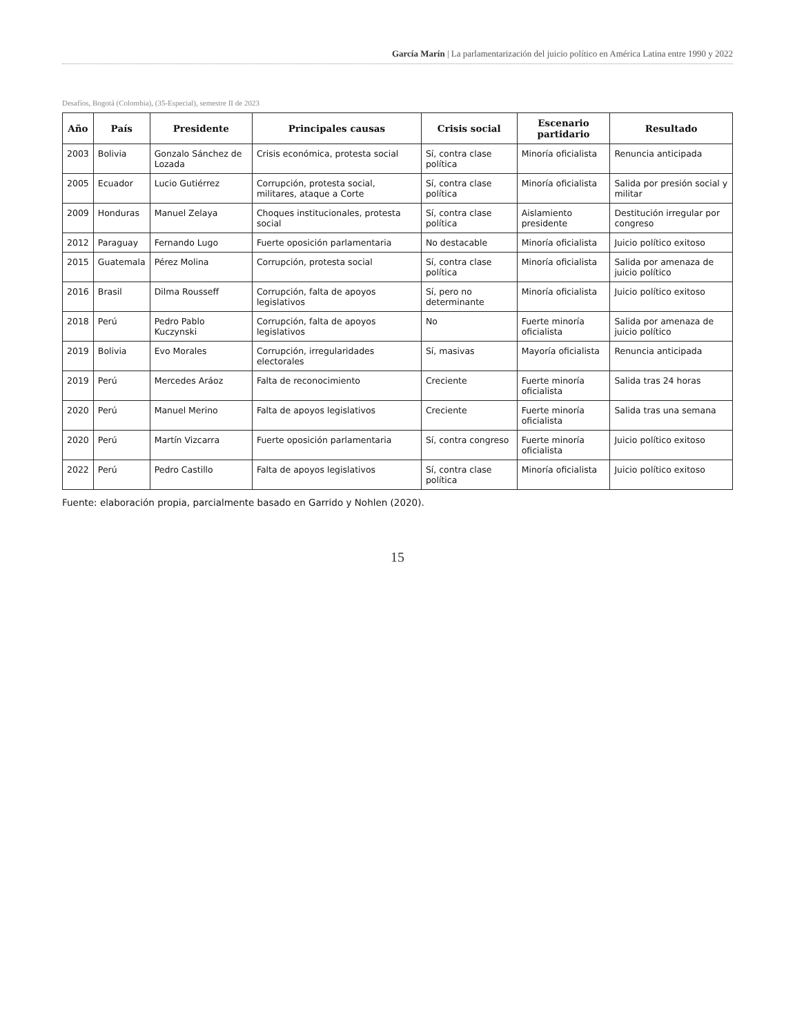García Marín | La parlamentarización del juicio político en América Latina entre 1990 y 2022
Desafíos, Bogotá (Colombia), (35-Especial), semestre II de 2023
| Año | País | Presidente | Principales causas | Crisis social | Escenario partidario | Resultado |
| --- | --- | --- | --- | --- | --- | --- |
| 2003 | Bolivia | Gonzalo Sánchez de Lozada | Crisis económica, protesta social | Sí, contra clase política | Minoría oficialista | Renuncia anticipada |
| 2005 | Ecuador | Lucio Gutiérrez | Corrupción, protesta social, militares, ataque a Corte | Sí, contra clase política | Minoría oficialista | Salida por presión social y militar |
| 2009 | Honduras | Manuel Zelaya | Choques institucionales, protesta social | Sí, contra clase política | Aislamiento presidente | Destitución irregular por congreso |
| 2012 | Paraguay | Fernando Lugo | Fuerte oposición parlamentaria | No destacable | Minoría oficialista | Juicio político exitoso |
| 2015 | Guatemala | Pérez Molina | Corrupción, protesta social | Sí, contra clase política | Minoría oficialista | Salida por amenaza de juicio político |
| 2016 | Brasil | Dilma Rousseff | Corrupción, falta de apoyos legislativos | Sí, pero no determinante | Minoría oficialista | Juicio político exitoso |
| 2018 | Perú | Pedro Pablo Kuczynski | Corrupción, falta de apoyos legislativos | No | Fuerte minoría oficialista | Salida por amenaza de juicio político |
| 2019 | Bolivia | Evo Morales | Corrupción, irregularidades electorales | Sí, masivas | Mayoría oficialista | Renuncia anticipada |
| 2019 | Perú | Mercedes Aráoz | Falta de reconocimiento | Creciente | Fuerte minoría oficialista | Salida tras 24 horas |
| 2020 | Perú | Manuel Merino | Falta de apoyos legislativos | Creciente | Fuerte minoría oficialista | Salida tras una semana |
| 2020 | Perú | Martín Vizcarra | Fuerte oposición parlamentaria | Sí, contra congreso | Fuerte minoría oficialista | Juicio político exitoso |
| 2022 | Perú | Pedro Castillo | Falta de apoyos legislativos | Sí, contra clase política | Minoría oficialista | Juicio político exitoso |
Fuente: elaboración propia, parcialmente basado en Garrido y Nohlen (2020).
15